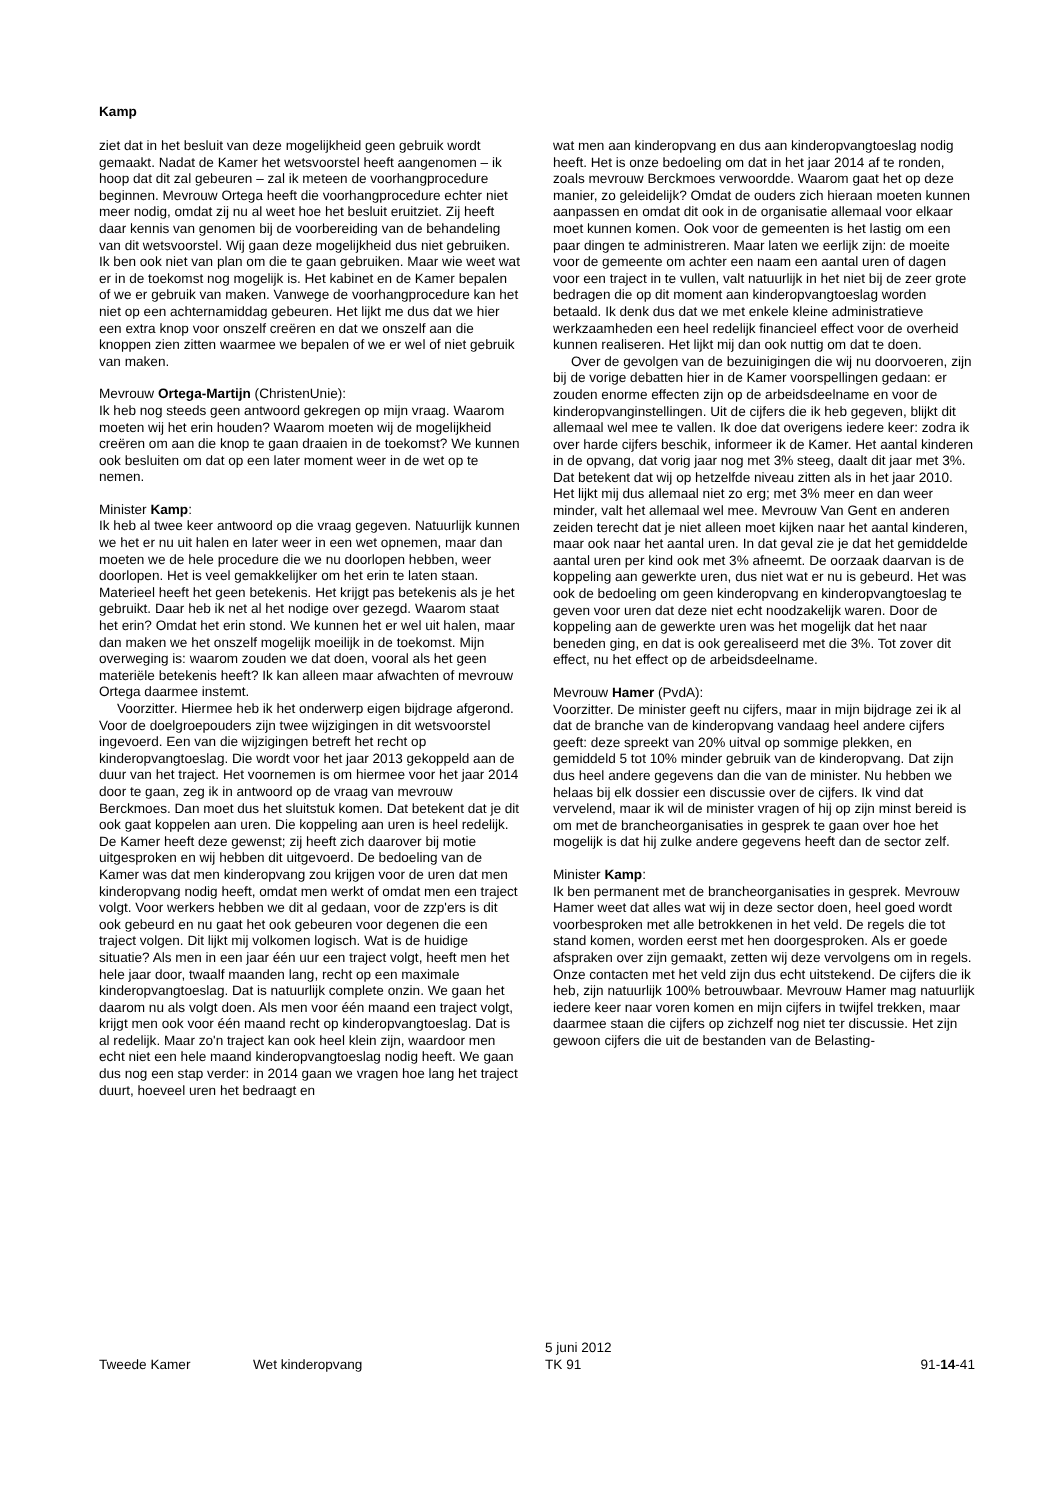Kamp
ziet dat in het besluit van deze mogelijkheid geen gebruik wordt gemaakt. Nadat de Kamer het wetsvoorstel heeft aangenomen – ik hoop dat dit zal gebeuren – zal ik meteen de voorhangprocedure beginnen. Mevrouw Ortega heeft die voorhangprocedure echter niet meer nodig, omdat zij nu al weet hoe het besluit eruitziet. Zij heeft daar kennis van genomen bij de voorbereiding van de behandeling van dit wetsvoorstel. Wij gaan deze mogelijkheid dus niet gebruiken. Ik ben ook niet van plan om die te gaan gebruiken. Maar wie weet wat er in de toekomst nog mogelijk is. Het kabinet en de Kamer bepalen of we er gebruik van maken. Vanwege de voorhangprocedure kan het niet op een achternamiddag gebeuren. Het lijkt me dus dat we hier een extra knop voor onszelf creëren en dat we onszelf aan die knoppen zien zitten waarmee we bepalen of we er wel of niet gebruik van maken.
Mevrouw Ortega-Martijn (ChristenUnie):
Ik heb nog steeds geen antwoord gekregen op mijn vraag. Waarom moeten wij het erin houden? Waarom moeten wij de mogelijkheid creëren om aan die knop te gaan draaien in de toekomst? We kunnen ook besluiten om dat op een later moment weer in de wet op te nemen.
Minister Kamp:
Ik heb al twee keer antwoord op die vraag gegeven. Natuurlijk kunnen we het er nu uit halen en later weer in een wet opnemen, maar dan moeten we de hele procedure die we nu doorlopen hebben, weer doorlopen. Het is veel gemakkelijker om het erin te laten staan. Materieel heeft het geen betekenis. Het krijgt pas betekenis als je het gebruikt. Daar heb ik net al het nodige over gezegd. Waarom staat het erin? Omdat het erin stond. We kunnen het er wel uit halen, maar dan maken we het onszelf mogelijk moeilijk in de toekomst. Mijn overweging is: waarom zouden we dat doen, vooral als het geen materiële betekenis heeft? Ik kan alleen maar afwachten of mevrouw Ortega daarmee instemt.
Voorzitter. Hiermee heb ik het onderwerp eigen bijdrage afgerond. Voor de doelgroepouders zijn twee wijzigingen in dit wetsvoorstel ingevoerd. Een van die wijzigingen betreft het recht op kinderopvangtoeslag. Die wordt voor het jaar 2013 gekoppeld aan de duur van het traject. Het voornemen is om hiermee voor het jaar 2014 door te gaan, zeg ik in antwoord op de vraag van mevrouw Berckmoes. Dan moet dus het sluitstuk komen. Dat betekent dat je dit ook gaat koppelen aan uren. Die koppeling aan uren is heel redelijk. De Kamer heeft deze gewenst; zij heeft zich daarover bij motie uitgesproken en wij hebben dit uitgevoerd. De bedoeling van de Kamer was dat men kinderopvang zou krijgen voor de uren dat men kinderopvang nodig heeft, omdat men werkt of omdat men een traject volgt. Voor werkers hebben we dit al gedaan, voor de zzp'ers is dit ook gebeurd en nu gaat het ook gebeuren voor degenen die een traject volgen. Dit lijkt mij volkomen logisch. Wat is de huidige situatie? Als men in een jaar één uur een traject volgt, heeft men het hele jaar door, twaalf maanden lang, recht op een maximale kinderopvangtoeslag. Dat is natuurlijk complete onzin. We gaan het daarom nu als volgt doen. Als men voor één maand een traject volgt, krijgt men ook voor één maand recht op kinderopvangtoeslag. Dat is al redelijk. Maar zo'n traject kan ook heel klein zijn, waardoor men echt niet een hele maand kinderopvangtoeslag nodig heeft. We gaan dus nog een stap verder: in 2014 gaan we vragen hoe lang het traject duurt, hoeveel uren het bedraagt en
wat men aan kinderopvang en dus aan kinderopvangtoeslag nodig heeft. Het is onze bedoeling om dat in het jaar 2014 af te ronden, zoals mevrouw Berckmoes verwoordde. Waarom gaat het op deze manier, zo geleidelijk? Omdat de ouders zich hieraan moeten kunnen aanpassen en omdat dit ook in de organisatie allemaal voor elkaar moet kunnen komen. Ook voor de gemeenten is het lastig om een paar dingen te administreren. Maar laten we eerlijk zijn: de moeite voor de gemeente om achter een naam een aantal uren of dagen voor een traject in te vullen, valt natuurlijk in het niet bij de zeer grote bedragen die op dit moment aan kinderopvangtoeslag worden betaald. Ik denk dus dat we met enkele kleine administratieve werkzaamheden een heel redelijk financieel effect voor de overheid kunnen realiseren. Het lijkt mij dan ook nuttig om dat te doen.
Over de gevolgen van de bezuinigingen die wij nu doorvoeren, zijn bij de vorige debatten hier in de Kamer voorspellingen gedaan: er zouden enorme effecten zijn op de arbeidsdeelname en voor de kinderopvanginstellingen. Uit de cijfers die ik heb gegeven, blijkt dit allemaal wel mee te vallen. Ik doe dat overigens iedere keer: zodra ik over harde cijfers beschik, informeer ik de Kamer. Het aantal kinderen in de opvang, dat vorig jaar nog met 3% steeg, daalt dit jaar met 3%. Dat betekent dat wij op hetzelfde niveau zitten als in het jaar 2010. Het lijkt mij dus allemaal niet zo erg; met 3% meer en dan weer minder, valt het allemaal wel mee. Mevrouw Van Gent en anderen zeiden terecht dat je niet alleen moet kijken naar het aantal kinderen, maar ook naar het aantal uren. In dat geval zie je dat het gemiddelde aantal uren per kind ook met 3% afneemt. De oorzaak daarvan is de koppeling aan gewerkte uren, dus niet wat er nu is gebeurd. Het was ook de bedoeling om geen kinderopvang en kinderopvangtoeslag te geven voor uren dat deze niet echt noodzakelijk waren. Door de koppeling aan de gewerkte uren was het mogelijk dat het naar beneden ging, en dat is ook gerealiseerd met die 3%. Tot zover dit effect, nu het effect op de arbeidsdeelname.
Mevrouw Hamer (PvdA):
Voorzitter. De minister geeft nu cijfers, maar in mijn bijdrage zei ik al dat de branche van de kinderopvang vandaag heel andere cijfers geeft: deze spreekt van 20% uitval op sommige plekken, en gemiddeld 5 tot 10% minder gebruik van de kinderopvang. Dat zijn dus heel andere gegevens dan die van de minister. Nu hebben we helaas bij elk dossier een discussie over de cijfers. Ik vind dat vervelend, maar ik wil de minister vragen of hij op zijn minst bereid is om met de brancheorganisaties in gesprek te gaan over hoe het mogelijk is dat hij zulke andere gegevens heeft dan de sector zelf.
Minister Kamp:
Ik ben permanent met de brancheorganisaties in gesprek. Mevrouw Hamer weet dat alles wat wij in deze sector doen, heel goed wordt voorbesproken met alle betrokkenen in het veld. De regels die tot stand komen, worden eerst met hen doorgesproken. Als er goede afspraken over zijn gemaakt, zetten wij deze vervolgens om in regels. Onze contacten met het veld zijn dus echt uitstekend. De cijfers die ik heb, zijn natuurlijk 100% betrouwbaar. Mevrouw Hamer mag natuurlijk iedere keer naar voren komen en mijn cijfers in twijfel trekken, maar daarmee staan die cijfers op zichzelf nog niet ter discussie. Het zijn gewoon cijfers die uit de bestanden van de Belasting-
Tweede Kamer Wet kinderopvang 5 juni 2012
TK 91 91-14-41